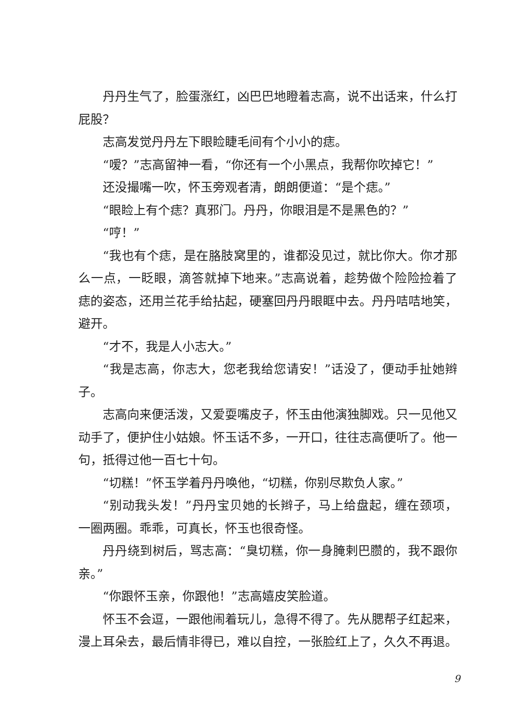丹丹生气了，脸蛋涨红，凶巴巴地瞪着志高，说不出话来，什么打屁股？
志高发觉丹丹左下眼睑睫毛间有个小小的痣。
“嗳？”志高留神一看，“你还有一个小黑点，我帮你吹掉它！”
还没撮嘴一吹，怀玉旁观者清，朗朗便道：“是个痣。”
“眼睑上有个痣？真邪门。丹丹，你眼泪是不是黑色的？”
“哼！”
“我也有个痣，是在胳肢窝里的，谁都没见过，就比你大。你才那么一点，一眨眼，滴答就掉下地来。”志高说着，趁势做个险险捡着了痣的姿态，还用兰花手给拈起，硬塞回丹丹眼眶中去。丹丹咭咭地笑，避开。
“才不，我是人小志大。”
“我是志高，你志大，您老我给您请安！”话没了，便动手扯她辫子。
志高向来便活泼，又爱耍嘴皮子，怀玉由他演独脚戏。只一见他又动手了，便护住小姑娘。怀玉话不多，一开口，往往志高便听了。他一句，抵得过他一百七十句。
“切糕！”怀玉学着丹丹唤他，“切糕，你别尽欺负人家。”
“别动我头发！”丹丹宝贝她的长辫子，马上给盘起，缠在颈项，一圈两圈。乖乖，可真长，怀玉也很奇怪。
丹丹绕到树后，骂志高：“臭切糕，你一身腌剌巴臜的，我不跟你亲。”
“你跟怀玉亲，你跟他！”志高嬉皮笑脸道。
怀玉不会逗，一跟他闹着玩儿，急得不得了。先从腮帮子红起来，漫上耳朵去，最后情非得已，难以自控，一张脸红上了，久久不再退。
9